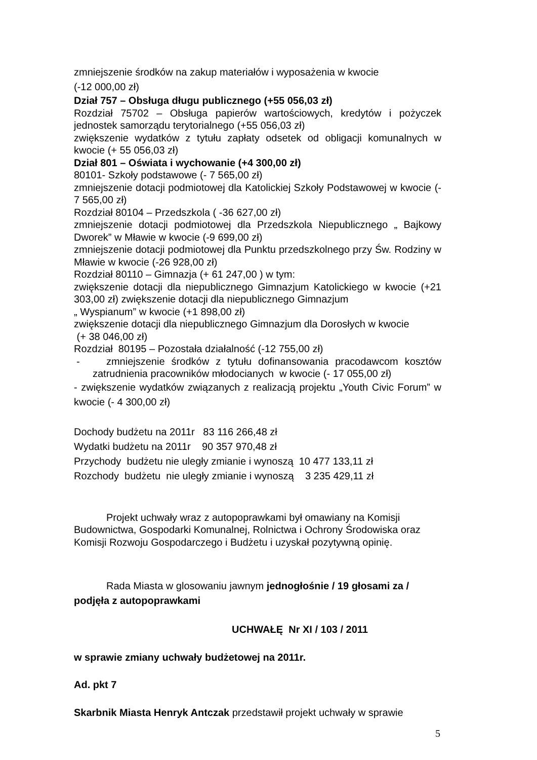zmniejszenie środków na zakup materiałów i wyposażenia w kwocie
(-12 000,00 zł)
Dział 757 – Obsługa długu publicznego (+55 056,03 zł)
Rozdział 75702 – Obsługa papierów wartościowych, kredytów i pożyczek jednostek samorządu terytorialnego (+55 056,03 zł)
zwiększenie wydatków z tytułu zapłaty odsetek od obligacji komunalnych w kwocie (+ 55 056,03 zł)
Dział 801 – Oświata i wychowanie (+4 300,00 zł)
80101- Szkoły podstawowe (- 7 565,00 zł)
zmniejszenie dotacji podmiotowej dla Katolickiej Szkoły Podstawowej w kwocie (- 7 565,00 zł)
Rozdział 80104 – Przedszkola ( -36 627,00 zł)
zmniejszenie dotacji podmiotowej dla Przedszkola Niepublicznego „ Bajkowy Dworek” w Mławie w kwocie (-9 699,00 zł)
zmniejszenie dotacji podmiotowej dla Punktu przedszkolnego przy Św. Rodziny w Mławie w kwocie (-26 928,00 zł)
Rozdział 80110 – Gimnazja (+ 61 247,00 ) w tym:
zwiększenie dotacji dla niepublicznego Gimnazjum Katolickiego w kwocie (+21 303,00 zł) zwiększenie dotacji dla niepublicznego Gimnazjum
„ Wyspianum” w kwocie (+1 898,00 zł)
zwiększenie dotacji dla niepublicznego Gimnazjum dla Dorosłych w kwocie
(+ 38 046,00 zł)
Rozdział 80195 – Pozostała działalność (-12 755,00 zł)
- zmniejszenie środków z tytułu dofinansowania pracodawcom kosztów zatrudnienia pracowników młodocianych w kwocie (- 17 055,00 zł)
- zwiększenie wydatków związanych z realizacją projektu „Youth Civic Forum” w kwocie (- 4 300,00 zł)
Dochody budżetu na 2011r 83 116 266,48 zł
Wydatki budżetu na 2011r 90 357 970,48 zł
Przychody budżetu nie uległy zmianie i wynoszą 10 477 133,11 zł
Rozchody budżetu nie uległy zmianie i wynoszą 3 235 429,11 zł
Projekt uchwały wraz z autopoprawkami był omawiany na Komisji Budownictwa, Gospodarki Komunalnej, Rolnictwa i Ochrony Środowiska oraz Komisji Rozwoju Gospodarczego i Budżetu i uzyskał pozytywną opinię.
Rada Miasta w glosowaniu jawnym jednogłośnie / 19 głosami za / podjęła z autopoprawkami
UCHWAŁĘ Nr XI / 103 / 2011
w sprawie zmiany uchwały budżetowej na 2011r.
Ad. pkt 7
Skarbnik Miasta Henryk Antczak przedstawił projekt uchwały w sprawie
5